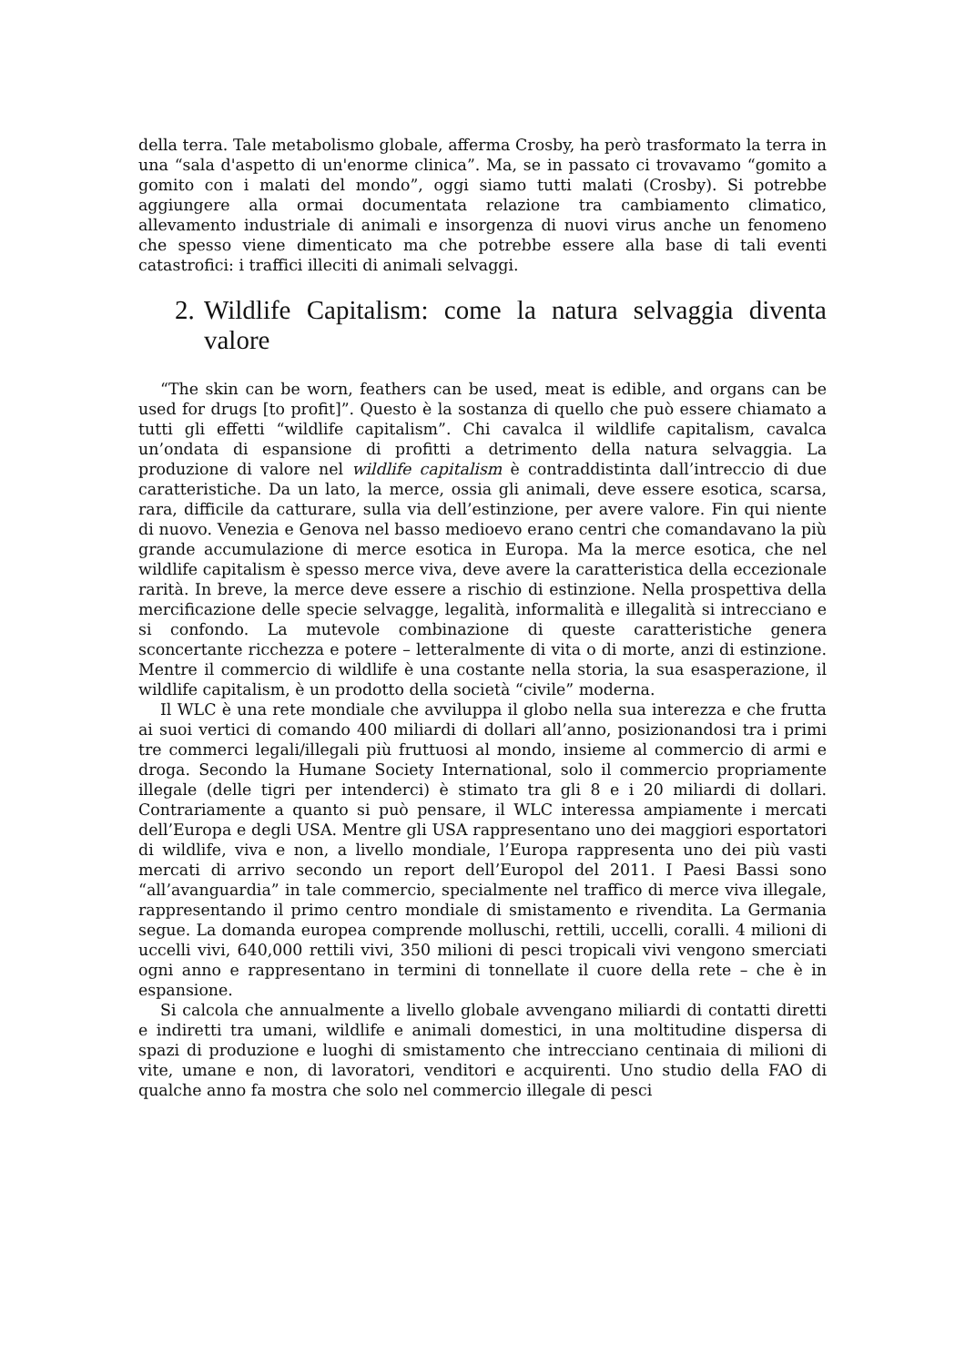della terra. Tale metabolismo globale, afferma Crosby, ha però trasformato la terra in una “sala d'aspetto di un'enorme clinica”. Ma, se in passato ci trovavamo “gomito a gomito con i malati del mondo”, oggi siamo tutti malati (Crosby). Si potrebbe aggiungere alla ormai documentata relazione tra cambiamento climatico, allevamento industriale di animali e insorgenza di nuovi virus anche un fenomeno che spesso viene dimenticato ma che potrebbe essere alla base di tali eventi catastrofici: i traffici illeciti di animali selvaggi.
2. Wildlife Capitalism: come la natura selvaggia diventa valore
“The skin can be worn, feathers can be used, meat is edible, and organs can be used for drugs [to profit]”. Questo è la sostanza di quello che può essere chiamato a tutti gli effetti “wildlife capitalism”. Chi cavalca il wildlife capitalism, cavalca un’ondata di espansione di profitti a detrimento della natura selvaggia. La produzione di valore nel wildlife capitalism è contraddistinta dall’intreccio di due caratteristiche. Da un lato, la merce, ossia gli animali, deve essere esotica, scarsa, rara, difficile da catturare, sulla via dell’estinzione, per avere valore. Fin qui niente di nuovo. Venezia e Genova nel basso medioevo erano centri che comandavano la più grande accumulazione di merce esotica in Europa. Ma la merce esotica, che nel wildlife capitalism è spesso merce viva, deve avere la caratteristica della eccezionale rarità. In breve, la merce deve essere a rischio di estinzione. Nella prospettiva della mercificazione delle specie selvagge, legalità, informalità e illegalità si intrecciano e si confondo. La mutevole combinazione di queste caratteristiche genera sconcertante ricchezza e potere – letteralmente di vita o di morte, anzi di estinzione. Mentre il commercio di wildlife è una costante nella storia, la sua esasperazione, il wildlife capitalism, è un prodotto della società “civile” moderna.
Il WLC è una rete mondiale che avviluppa il globo nella sua interezza e che frutta ai suoi vertici di comando 400 miliardi di dollari all’anno, posizionandosi tra i primi tre commerci legali/illegali più fruttuosi al mondo, insieme al commercio di armi e droga. Secondo la Humane Society International, solo il commercio propriamente illegale (delle tigri per intenderci) è stimato tra gli 8 e i 20 miliardi di dollari. Contrariamente a quanto si può pensare, il WLC interessa ampiamente i mercati dell’Europa e degli USA. Mentre gli USA rappresentano uno dei maggiori esportatori di wildlife, viva e non, a livello mondiale, l’Europa rappresenta uno dei più vasti mercati di arrivo secondo un report dell’Europol del 2011. I Paesi Bassi sono “all’avanguardia” in tale commercio, specialmente nel traffico di merce viva illegale, rappresentando il primo centro mondiale di smistamento e rivendita. La Germania segue. La domanda europea comprende molluschi, rettili, uccelli, coralli. 4 milioni di uccelli vivi, 640,000 rettili vivi, 350 milioni di pesci tropicali vivi vengono smerciati ogni anno e rappresentano in termini di tonnellate il cuore della rete – che è in espansione.
Si calcola che annualmente a livello globale avvengano miliardi di contatti diretti e indiretti tra umani, wildlife e animali domestici, in una moltitudine dispersa di spazi di produzione e luoghi di smistamento che intrecciano centinaia di milioni di vite, umane e non, di lavoratori, venditori e acquirenti. Uno studio della FAO di qualche anno fa mostra che solo nel commercio illegale di pesci